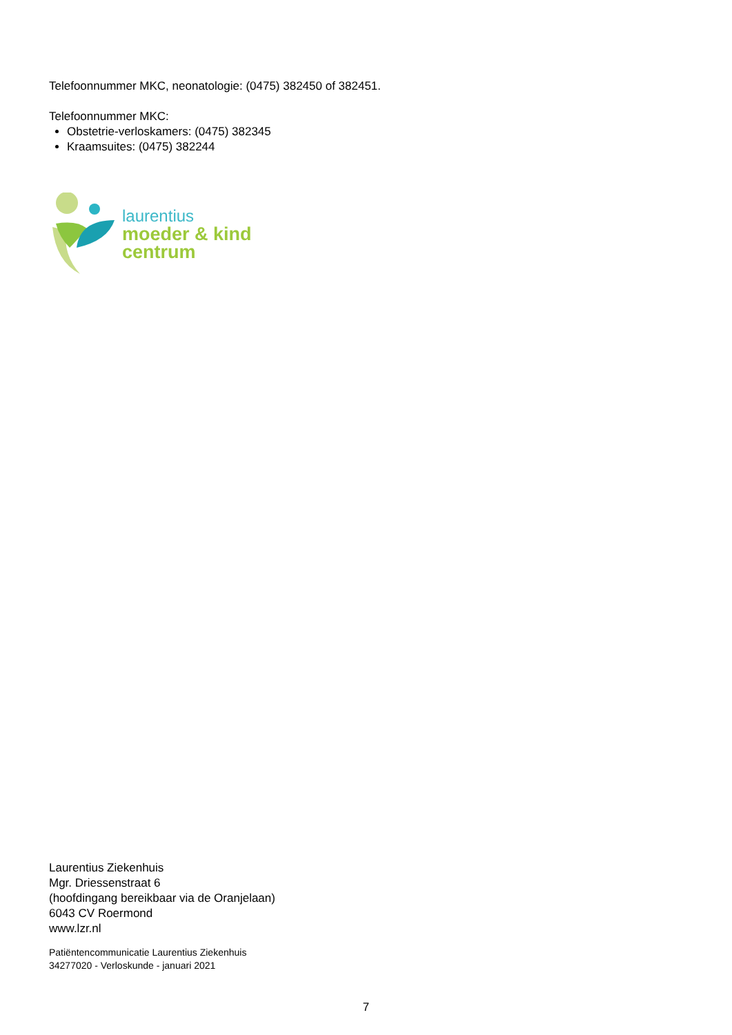Telefoonnummer MKC, neonatologie: (0475) 382450 of 382451.
Telefoonnummer MKC:
Obstetrie-verloskamers: (0475) 382345
Kraamsuites: (0475) 382244
laurentius
moeder & kind
centrum
Laurentius Ziekenhuis
Mgr. Driessenstraat 6
(hoofdingang bereikbaar via de Oranjelaan)
6043 CV Roermond
www.lzr.nl
Patiëntencommunicatie Laurentius Ziekenhuis
34277020 - Verloskunde - januari 2021
7